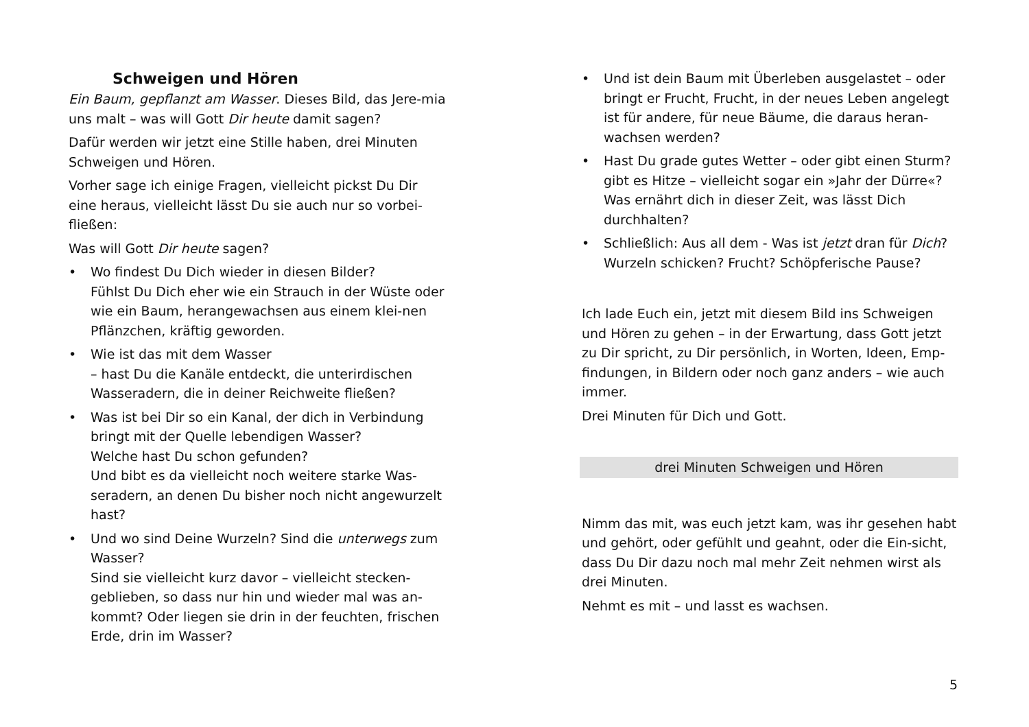Schweigen und Hören
Ein Baum, gepflanzt am Wasser. Dieses Bild, das Jere-mia uns malt – was will Gott Dir heute damit sagen?
Dafür werden wir jetzt eine Stille haben, drei Minuten Schweigen und Hören.
Vorher sage ich einige Fragen, vielleicht pickst Du Dir eine heraus, vielleicht lässt Du sie auch nur so vorbei-fließen:
Was will Gott Dir heute sagen?
• Wo findest Du Dich wieder in diesen Bilder?
Fühlst Du Dich eher wie ein Strauch in der Wüste oder wie ein Baum, herangewachsen aus einem klei-nen Pflänzchen, kräftig geworden.
• Wie ist das mit dem Wasser
– hast Du die Kanäle entdeckt, die unterirdischen Wasseradern, die in deiner Reichweite fließen?
• Was ist bei Dir so ein Kanal, der dich in Verbindung bringt mit der Quelle lebendigen Wasser?
Welche hast Du schon gefunden?
Und bibt es da vielleicht noch weitere starke Was-seradern, an denen Du bisher noch nicht angewurzelt hast?
• Und wo sind Deine Wurzeln? Sind die unterwegs zum Wasser?
Sind sie vielleicht kurz davor – vielleicht stecken-geblieben, so dass nur hin und wieder mal was an-kommt? Oder liegen sie drin in der feuchten, frischen Erde, drin im Wasser?
• Und ist dein Baum mit Überleben ausgelastet – oder bringt er Frucht, Frucht, in der neues Leben angelegt ist für andere, für neue Bäume, die daraus heran-wachsen werden?
• Hast Du grade gutes Wetter – oder gibt einen Sturm? gibt es Hitze – vielleicht sogar ein »Jahr der Dürre«? Was ernährt dich in dieser Zeit, was lässt Dich durchhalten?
• Schließlich: Aus all dem - Was ist jetzt dran für Dich? Wurzeln schicken? Frucht? Schöpferische Pause?
Ich lade Euch ein, jetzt mit diesem Bild ins Schweigen und Hören zu gehen – in der Erwartung, dass Gott jetzt zu Dir spricht, zu Dir persönlich, in Worten, Ideen, Emp-findungen, in Bildern oder noch ganz anders – wie auch immer.
Drei Minuten für Dich und Gott.
drei Minuten Schweigen und Hören
Nimm das mit, was euch jetzt kam, was ihr gesehen habt und gehört, oder gefühlt und geahnt, oder die Ein-sicht, dass Du Dir dazu noch mal mehr Zeit nehmen wirst als drei Minuten.
Nehmt es mit – und lasst es wachsen.
5